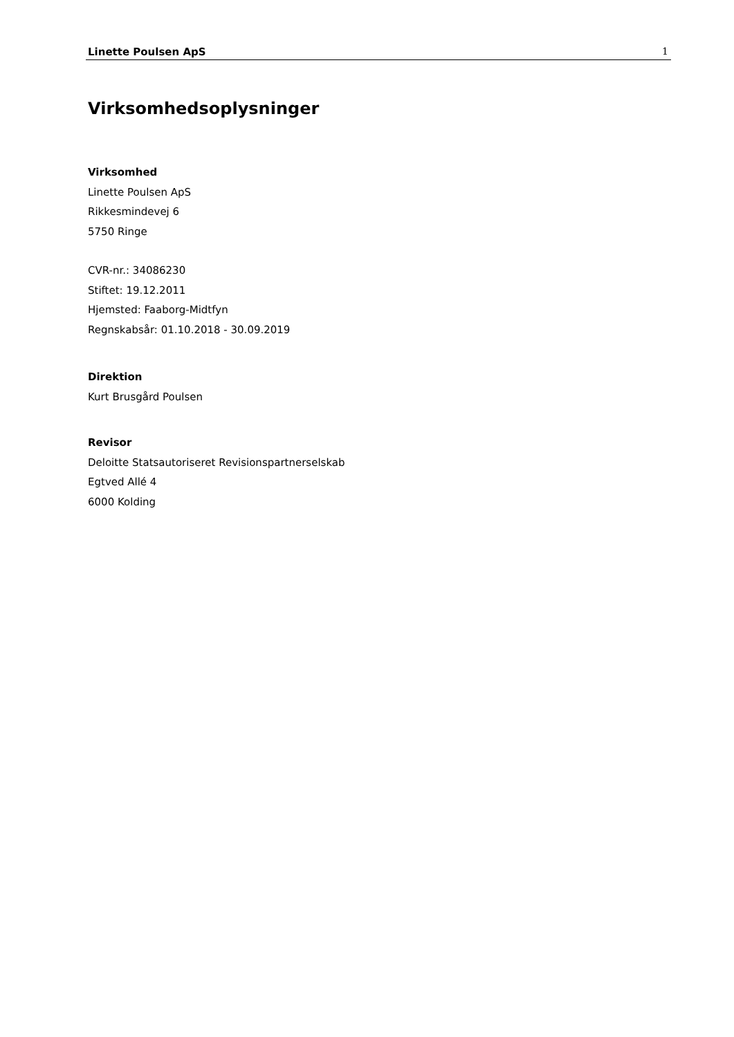Linette Poulsen ApS 1
Virksomhedsoplysninger
Virksomhed
Linette Poulsen ApS
Rikkesmindevej 6
5750 Ringe
CVR-nr.: 34086230
Stiftet: 19.12.2011
Hjemsted: Faaborg-Midtfyn
Regnskabsår: 01.10.2018 - 30.09.2019
Direktion
Kurt Brusgård Poulsen
Revisor
Deloitte Statsautoriseret Revisionspartnerselskab
Egtved Allé 4
6000 Kolding